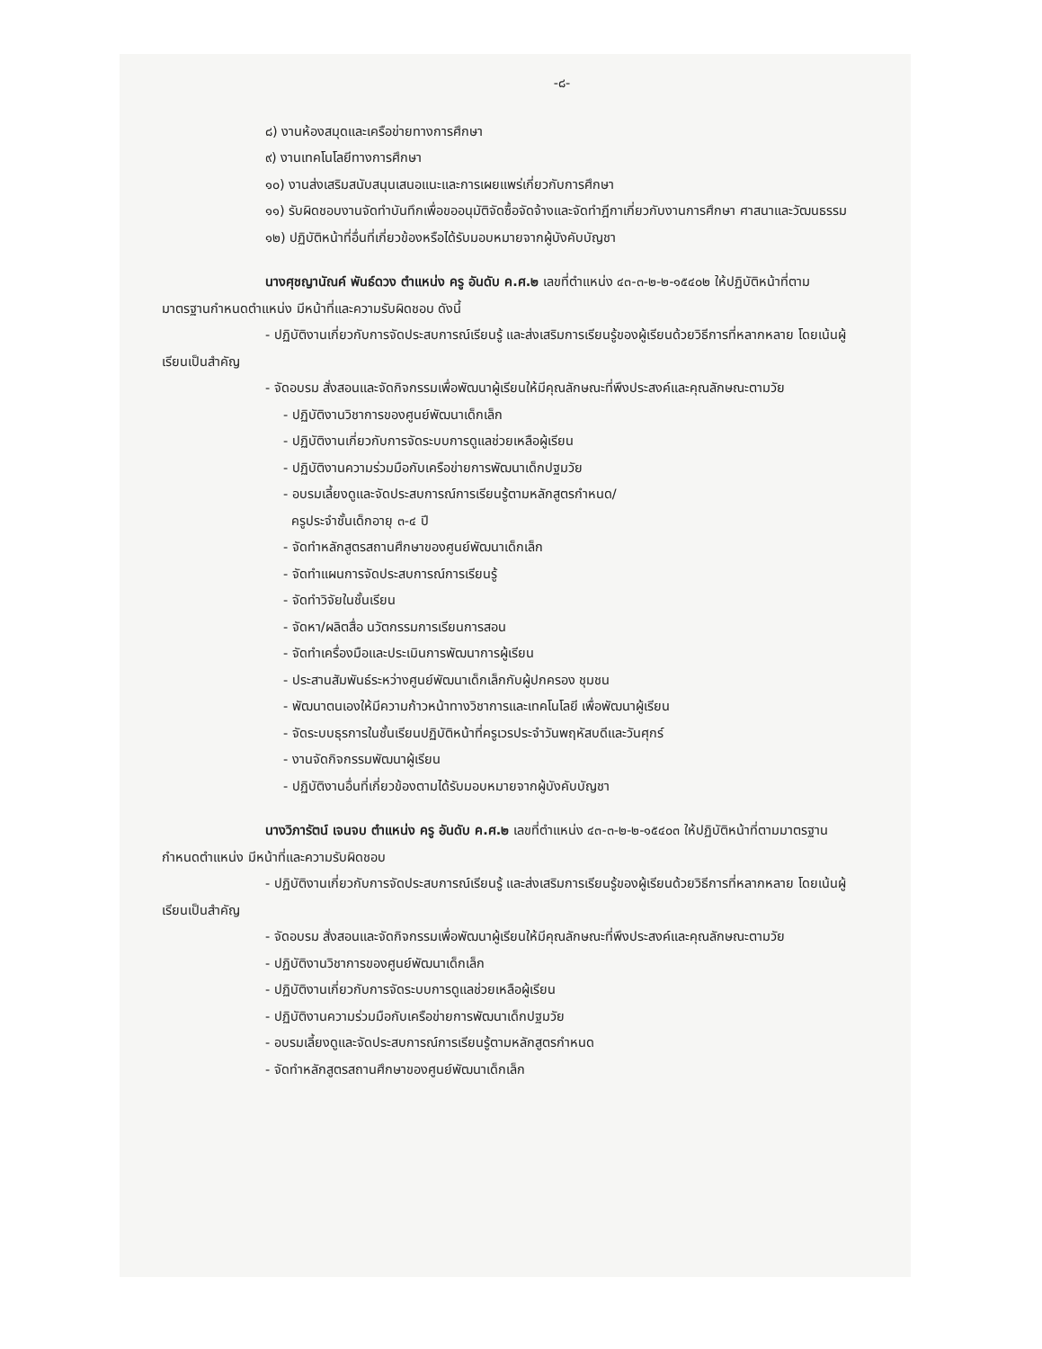-๘-
๘) งานห้องสมุดและเครือข่ายทางการศึกษา
๙) งานเทคโนโลยีทางการศึกษา
๑๐) งานส่งเสริมสนับสนุนเสนอแนะและการเผยแพร่เกี่ยวกับการศึกษา
๑๑) รับผิดชอบงานจัดทำบันทึกเพื่อขออนุมัติจัดซื้อจัดจ้างและจัดทำฎีกาเกี่ยวกับงานการศึกษา ศาสนาและวัฒนธรรม
๑๒) ปฏิบัติหน้าที่อื่นที่เกี่ยวข้องหรือได้รับมอบหมายจากผู้บังคับบัญชา
นางศุชญานัณค์ พันธ์ดวง ตำแหน่ง ครู อันดับ ค.ศ.๒ เลขที่ตำแหน่ง ๔๓-๓-๒-๒-๑๕๔๐๒ ให้ปฏิบัติหน้าที่ตามมาตรฐานกำหนดตำแหน่ง มีหน้าที่และความรับผิดชอบ ดังนี้
- ปฏิบัติงานเกี่ยวกับการจัดประสบการณ์เรียนรู้ และส่งเสริมการเรียนรู้ของผู้เรียนด้วยวิธีการที่หลากหลาย โดยเน้นผู้เรียนเป็นสำคัญ
- จัดอบรม สั่งสอนและจัดกิจกรรมเพื่อพัฒนาผู้เรียนให้มีคุณลักษณะที่พึงประสงค์และคุณลักษณะตามวัย
- ปฏิบัติงานวิชาการของศูนย์พัฒนาเด็กเล็ก
- ปฏิบัติงานเกี่ยวกับการจัดระบบการดูแลช่วยเหลือผู้เรียน
- ปฏิบัติงานความร่วมมือกับเครือข่ายการพัฒนาเด็กปฐมวัย
- อบรมเลี้ยงดูและจัดประสบการณ์การเรียนรู้ตามหลักสูตรกำหนด/
ครูประจำชั้นเด็กอายุ ๓-๔ ปี
- จัดทำหลักสูตรสถานศึกษาของศูนย์พัฒนาเด็กเล็ก
- จัดทำแผนการจัดประสบการณ์การเรียนรู้
- จัดทำวิจัยในชั้นเรียน
- จัดหา/ผลิตสื่อ นวัตกรรมการเรียนการสอน
- จัดทำเครื่องมือและประเมินการพัฒนาการผู้เรียน
- ประสานสัมพันธ์ระหว่างศูนย์พัฒนาเด็กเล็กกับผู้ปกครอง ชุมชน
- พัฒนาตนเองให้มีความก้าวหน้าทางวิชาการและเทคโนโลยี เพื่อพัฒนาผู้เรียน
- จัดระบบธุรการในชั้นเรียนปฏิบัติหน้าที่ครูเวรประจำวันพฤหัสบดีและวันศุกร์
- งานจัดกิจกรรมพัฒนาผู้เรียน
- ปฏิบัติงานอื่นที่เกี่ยวข้องตามได้รับมอบหมายจากผู้บังคับบัญชา
นางวิภารัตน์ เจนจบ ตำแหน่ง ครู อันดับ ค.ศ.๒ เลขที่ตำแหน่ง ๔๓-๓-๒-๒-๑๕๔๐๓ ให้ปฏิบัติหน้าที่ตามมาตรฐานกำหนดตำแหน่ง มีหน้าที่และความรับผิดชอบ
- ปฏิบัติงานเกี่ยวกับการจัดประสบการณ์เรียนรู้ และส่งเสริมการเรียนรู้ของผู้เรียนด้วยวิธีการที่หลากหลาย โดยเน้นผู้เรียนเป็นสำคัญ
- จัดอบรม สั่งสอนและจัดกิจกรรมเพื่อพัฒนาผู้เรียนให้มีคุณลักษณะที่พึงประสงค์และคุณลักษณะตามวัย
- ปฏิบัติงานวิชาการของศูนย์พัฒนาเด็กเล็ก
- ปฏิบัติงานเกี่ยวกับการจัดระบบการดูแลช่วยเหลือผู้เรียน
- ปฏิบัติงานความร่วมมือกับเครือข่ายการพัฒนาเด็กปฐมวัย
- อบรมเลี้ยงดูและจัดประสบการณ์การเรียนรู้ตามหลักสูตรกำหนด
- จัดทำหลักสูตรสถานศึกษาของศูนย์พัฒนาเด็กเล็ก